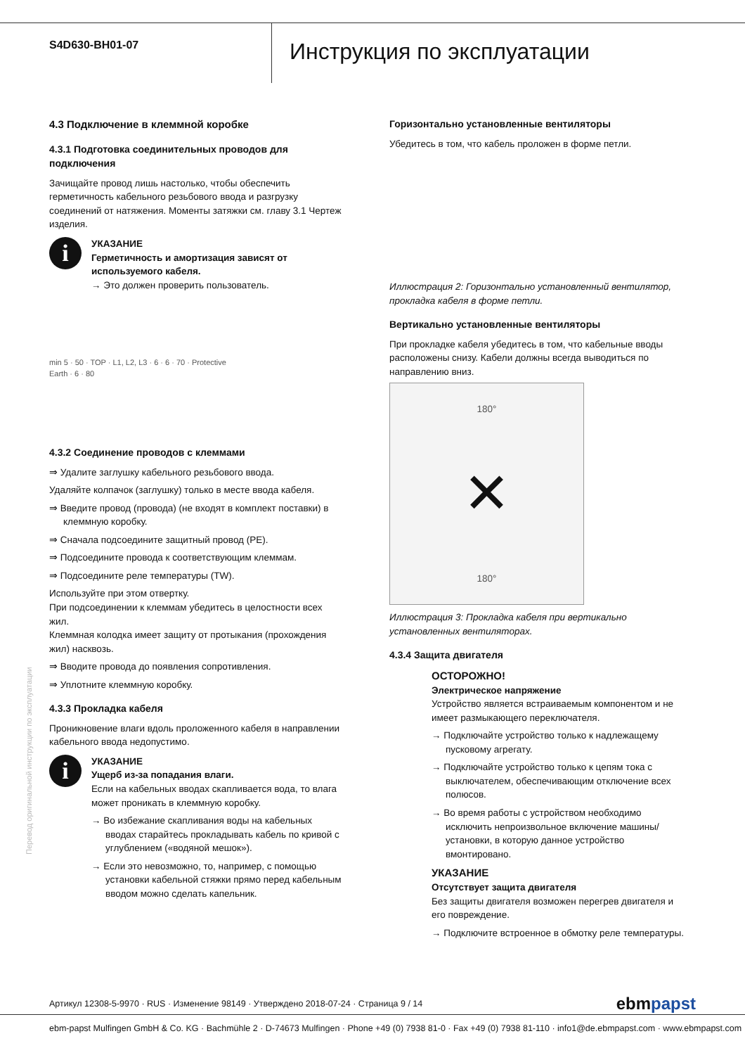S4D630-BH01-07
Инструкция по эксплуатации
4.3 Подключение в клеммной коробке
4.3.1 Подготовка соединительных проводов для подключения
Зачищайте провод лишь настолько, чтобы обеспечить герметичность кабельного резьбового ввода и разгрузку соединений от натяжения. Моменты затяжки см. главу 3.1 Чертеж изделия.
i
УКАЗАНИЕ
Герметичность и амортизация зависят от используемого кабеля.
→ Это должен проверить пользователь.
min 5 · 50 · TOP · L1, L2, L3 · 6 · 6 · 70 · Protective Earth · 6 · 80
4.3.2 Соединение проводов с клеммами
⇒ Удалите заглушку кабельного резьбового ввода.
Удаляйте колпачок (заглушку) только в месте ввода кабеля.
⇒ Введите провод (провода) (не входят в комплект поставки) в клеммную коробку.
⇒ Сначала подсоедините защитный провод (PE).
⇒ Подсоедините провода к соответствующим клеммам.
⇒ Подсоедините реле температуры (TW).
Используйте при этом отвертку.
При подсоединении к клеммам убедитесь в целостности всех жил.
Клеммная колодка имеет защиту от протыкания (прохождения жил) насквозь.
⇒ Вводите провода до появления сопротивления.
⇒ Уплотните клеммную коробку.
4.3.3 Прокладка кабеля
Проникновение влаги вдоль проложенного кабеля в направлении кабельного ввода недопустимо.
i
УКАЗАНИЕ
Ущерб из-за попадания влаги.
Если на кабельных вводах скапливается вода, то влага может проникать в клеммную коробку.
→ Во избежание скапливания воды на кабельных вводах старайтесь прокладывать кабель по кривой с углублением («водяной мешок»).
→ Если это невозможно, то, например, с помощью установки кабельной стяжки прямо перед кабельным вводом можно сделать капельник.
Горизонтально установленные вентиляторы
Убедитесь в том, что кабель проложен в форме петли.
Иллюстрация 2: Горизонтально установленный вентилятор, прокладка кабеля в форме петли.
Вертикально установленные вентиляторы
При прокладке кабеля убедитесь в том, что кабельные вводы расположены снизу. Кабели должны всегда выводиться по направлению вниз.
180°
✕
180°
Иллюстрация 3: Прокладка кабеля при вертикально установленных вентиляторах.
4.3.4 Защита двигателя
ОСТОРОЖНО!
Электрическое напряжение
Устройство является встраиваемым компонентом и не имеет размыкающего переключателя.
→ Подключайте устройство только к надлежащему пусковому агрегату.
→ Подключайте устройство только к цепям тока с выключателем, обеспечивающим отключение всех полюсов.
→ Во время работы с устройством необходимо исключить непроизвольное включение машины/ установки, в которую данное устройство вмонтировано.
УКАЗАНИЕ
Отсутствует защита двигателя
Без защиты двигателя возможен перегрев двигателя и его повреждение.
→ Подключите встроенное в обмотку реле температуры.
Перевод оригинальной инструкции по эксплуатации
Артикул 12308-5-9970 · RUS · Изменение 98149 · Утверждено 2018-07-24 · Страница 9 / 14 ebmpapst
ebm-papst Mulfingen GmbH & Co. KG · Bachmühle 2 · D-74673 Mulfingen · Phone +49 (0) 7938 81-0 · Fax +49 (0) 7938 81-110 · info1@de.ebmpapst.com · www.ebmpapst.com